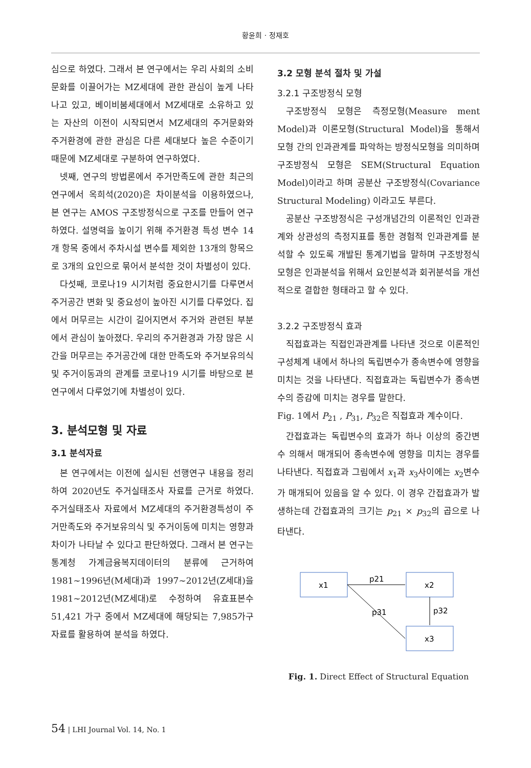황윤희 · 정재호
심으로 하였다. 그래서 본 연구에서는 우리 사회의 소비문화를 이끌어가는 MZ세대에 관한 관심이 높게 나타나고 있고, 베이비붐세대에서 MZ세대로 소유하고 있는 자산의 이전이 시작되면서 MZ세대의 주거문화와 주거환경에 관한 관심은 다른 세대보다 높은 수준이기 때문에 MZ세대로 구분하여 연구하였다.
넷째, 연구의 방법론에서 주거만족도에 관한 최근의 연구에서 옥희석(2020)은 차이분석을 이용하였으나, 본 연구는 AMOS 구조방정식으로 구조를 만들어 연구하였다. 설명력을 높이기 위해 주거환경 특성 변수 14개 항목 중에서 주차시설 변수를 제외한 13개의 항목으로 3개의 요인으로 묶어서 분석한 것이 차별성이 있다.
다섯째, 코로나19 시기처럼 중요한시기를 다루면서 주거공간 변화 및 중요성이 높아진 시기를 다루었다. 집에서 머무르는 시간이 길어지면서 주거와 관련된 부분에서 관심이 높아졌다. 우리의 주거환경과 가장 많은 시간을 머무르는 주거공간에 대한 만족도와 주거보유의식 및 주거이동과의 관계를 코로나19 시기를 바탕으로 본 연구에서 다루었기에 차별성이 있다.
3. 분석모형 및 자료
3.1 분석자료
본 연구에서는 이전에 실시된 선행연구 내용을 정리하여 2020년도 주거실태조사 자료를 근거로 하였다. 주거실태조사 자료에서 MZ세대의 주거환경특성이 주거만족도와 주거보유의식 및 주거이동에 미치는 영향과 차이가 나타날 수 있다고 판단하였다. 그래서 본 연구는 통계청 가계금융복지데이터의 분류에 근거하여 1981~1996년(M세대)과 1997~2012년(Z세대)을 1981~2012년(MZ세대)로 수정하여 유효표본수 51,421 가구 중에서 MZ세대에 해당되는 7,985가구 자료를 활용하여 분석을 하였다.
3.2 모형 분석 절차 및 가설
3.2.1 구조방정식 모형
구조방정식 모형은 측정모형(Measure ment Model)과 이론모형(Structural Model)을 통해서 모형 간의 인과관계를 파악하는 방정식모형을 의미하며 구조방정식 모형은 SEM(Structural Equation Model)이라고 하며 공분산 구조방정식(Covariance Structural Modeling) 이라고도 부른다.
공분산 구조방정식은 구성개념간의 이론적인 인과관계와 상관성의 측정지표를 통한 경험적 인과관계를 분석할 수 있도록 개발된 통계기법을 말하며 구조방정식 모형은 인과분석을 위해서 요인분석과 회귀분석을 개선적으로 결합한 형태라고 할 수 있다.
3.2.2 구조방정식 효과
직접효과는 직접인과관계를 나타낸 것으로 이론적인 구성체계 내에서 하나의 독립변수가 종속변수에 영향을 미치는 것을 나타낸다. 직접효과는 독립변수가 종속변수의 증감에 미치는 경우를 말한다.
Fig. 1에서 P<sub>21</sub> , P<sub>31</sub>, P<sub>32</sub>은 직접효과 계수이다.
간접효과는 독립변수의 효과가 하나 이상의 중간변수 의해서 매개되어 종속변수에 영향을 미치는 경우를 나타낸다. 직접효과 그림에서 x<sub>1</sub>과 x<sub>3</sub>사이에는 x<sub>2</sub>변수가 매개되어 있음을 알 수 있다. 이 경우 간접효과가 발생하는데 간접효과의 크기는 p<sub>21</sub> × p<sub>32</sub>의 곱으로 나타낸다.
x1
x2
x3
p21
p31
p32
Fig. 1. Direct Effect of Structural Equation
54 | LHI Journal Vol. 14, No. 1